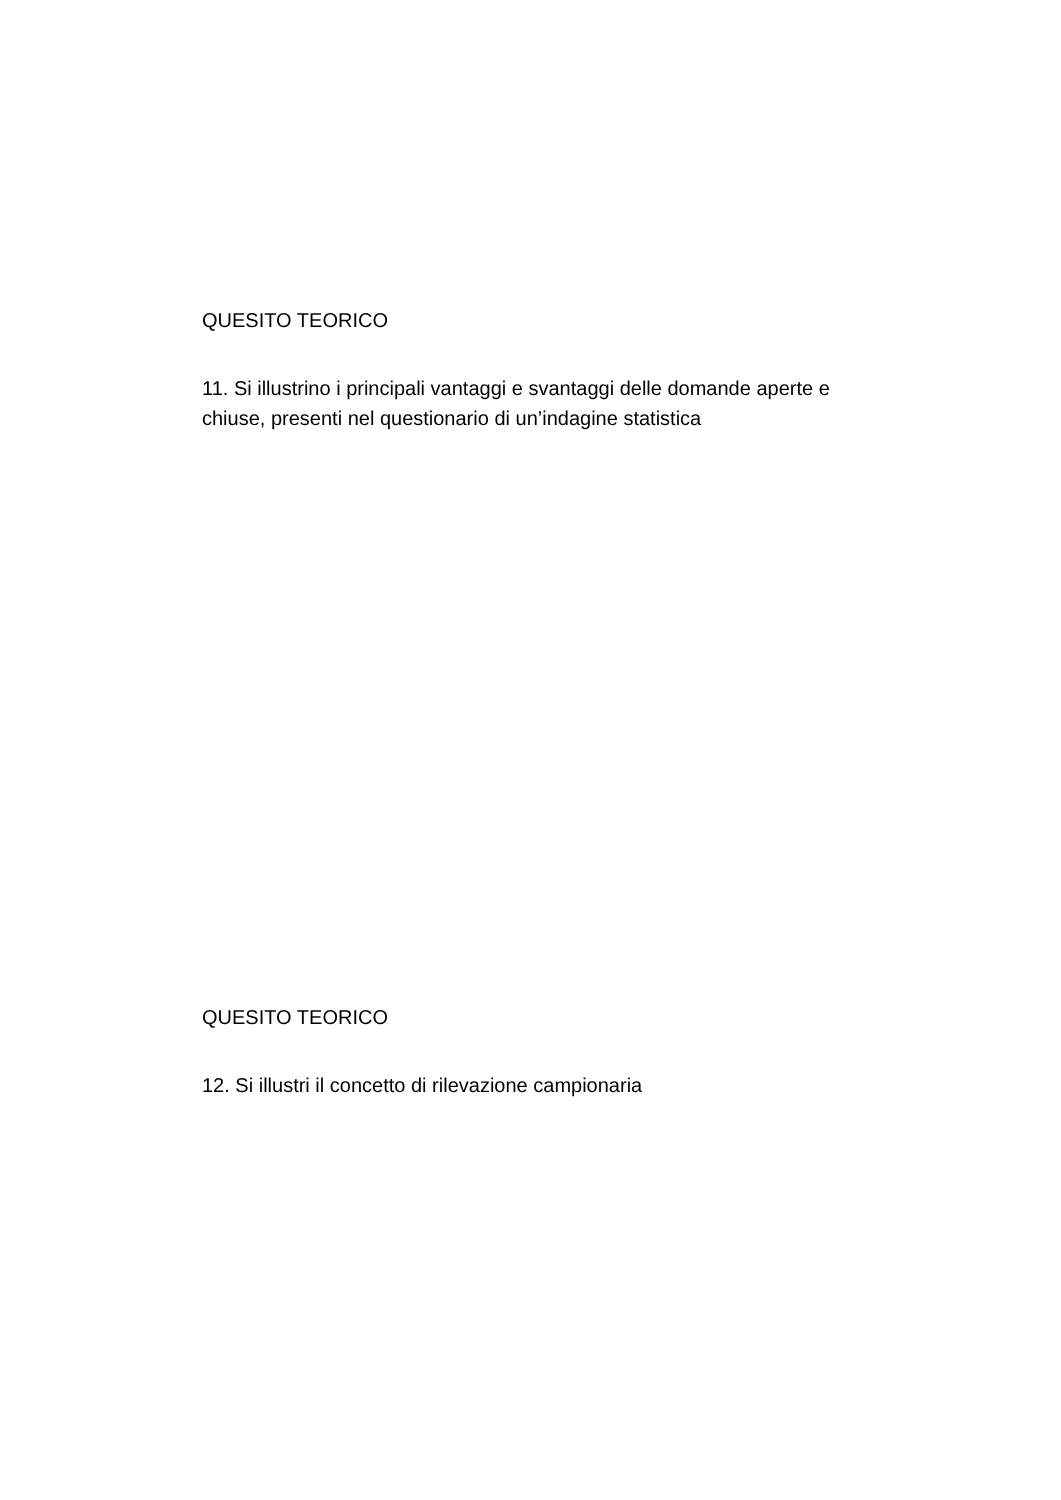QUESITO TEORICO
11. Si illustrino i principali vantaggi e svantaggi delle domande aperte e chiuse, presenti nel questionario di un’indagine statistica
QUESITO TEORICO
12. Si illustri il concetto di rilevazione campionaria